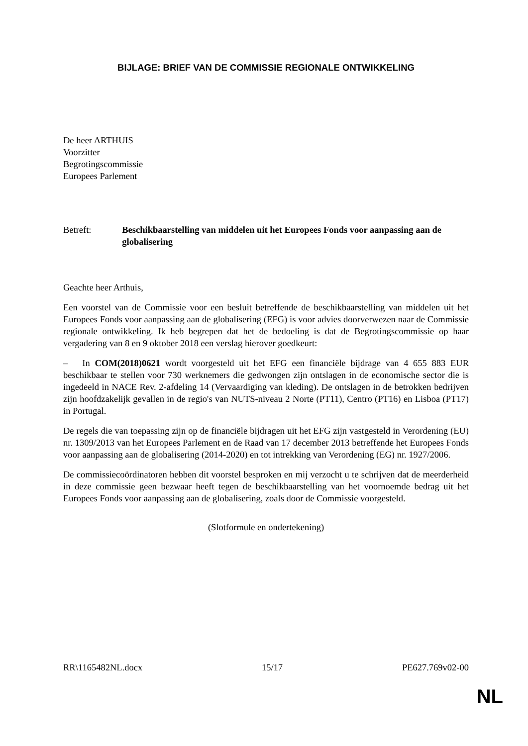BIJLAGE: BRIEF VAN DE COMMISSIE REGIONALE ONTWIKKELING
De heer ARTHUIS
Voorzitter
Begrotingscommissie
Europees Parlement
Betreft: Beschikbaarstelling van middelen uit het Europees Fonds voor aanpassing aan de globalisering
Geachte heer Arthuis,
Een voorstel van de Commissie voor een besluit betreffende de beschikbaarstelling van middelen uit het Europees Fonds voor aanpassing aan de globalisering (EFG) is voor advies doorverwezen naar de Commissie regionale ontwikkeling. Ik heb begrepen dat het de bedoeling is dat de Begrotingscommissie op haar vergadering van 8 en 9 oktober 2018 een verslag hierover goedkeurt:
– In COM(2018)0621 wordt voorgesteld uit het EFG een financiële bijdrage van 4 655 883 EUR beschikbaar te stellen voor 730 werknemers die gedwongen zijn ontslagen in de economische sector die is ingedeeld in NACE Rev. 2-afdeling 14 (Vervaardiging van kleding). De ontslagen in de betrokken bedrijven zijn hoofdzakelijk gevallen in de regio's van NUTS-niveau 2 Norte (PT11), Centro (PT16) en Lisboa (PT17) in Portugal.
De regels die van toepassing zijn op de financiële bijdragen uit het EFG zijn vastgesteld in Verordening (EU) nr. 1309/2013 van het Europees Parlement en de Raad van 17 december 2013 betreffende het Europees Fonds voor aanpassing aan de globalisering (2014-2020) en tot intrekking van Verordening (EG) nr. 1927/2006.
De commissiecoördinatoren hebben dit voorstel besproken en mij verzocht u te schrijven dat de meerderheid in deze commissie geen bezwaar heeft tegen de beschikbaarstelling van het voornoemde bedrag uit het Europees Fonds voor aanpassing aan de globalisering, zoals door de Commissie voorgesteld.
(Slotformule en ondertekening)
RR\1165482NL.docx 15/17 PE627.769v02-00
NL